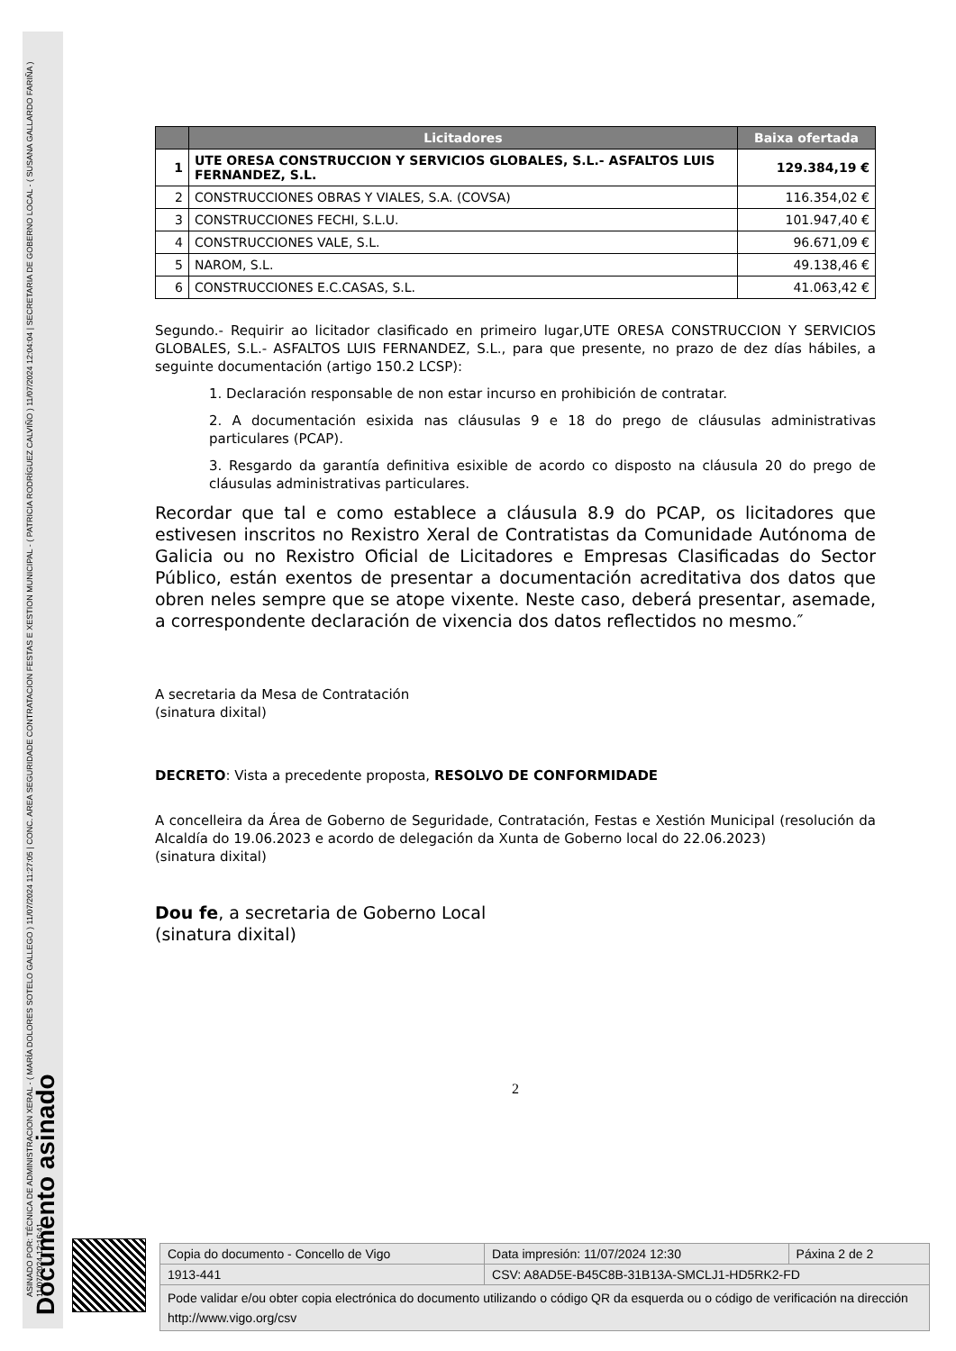ASINADO POR: TÉCNICA DE ADMINISTRACION XERAL - ( MARÍA DOLORES SOTELO GALLEGO ) 11/07/2024 11:27:05 | CONC. AREA SEGURIDADE CONTRATACION FESTAS E XESTION MUNICIPAL - ( PATRICIA RODRÍGUEZ CALVIÑO ) 11/07/2024 12:04:04 | SECRETARIA DE GOBERNO LOCAL - ( SUSANA GALLARDO FARIÑA ) 11/07/2024 12:16:41
Documento asinado
| | Licitadores | Baixa ofertada |
| --- | --- | --- |
| 1 | UTE ORESA CONSTRUCCION Y SERVICIOS GLOBALES, S.L.- ASFALTOS LUIS FERNANDEZ, S.L. | 129.384,19 € |
| 2 | CONSTRUCCIONES OBRAS Y VIALES, S.A. (COVSA) | 116.354,02 € |
| 3 | CONSTRUCCIONES FECHI, S.L.U. | 101.947,40 € |
| 4 | CONSTRUCCIONES VALE, S.L. | 96.671,09 € |
| 5 | NAROM, S.L. | 49.138,46 € |
| 6 | CONSTRUCCIONES E.C.CASAS, S.L. | 41.063,42 € |
Segundo.- Requirir ao licitador clasificado en primeiro lugar,UTE ORESA CONSTRUCCION Y SERVICIOS GLOBALES, S.L.- ASFALTOS LUIS FERNANDEZ, S.L., para que presente, no prazo de dez días hábiles, a seguinte documentación (artigo 150.2 LCSP):
1. Declaración responsable de non estar incurso en prohibición de contratar.
2. A documentación esixida nas cláusulas 9 e 18 do prego de cláusulas administrativas particulares (PCAP).
3. Resgardo da garantía definitiva esixible de acordo co disposto na cláusula 20 do prego de cláusulas administrativas particulares.
Recordar que tal e como establece a cláusula 8.9 do PCAP, os licitadores que estivesen inscritos no Rexistro Xeral de Contratistas da Comunidade Autónoma de Galicia ou no Rexistro Oficial de Licitadores e Empresas Clasificadas do Sector Público, están exentos de presentar a documentación acreditativa dos datos que obren neles sempre que se atope vixente. Neste caso, deberá presentar, asemade, a correspondente declaración de vixencia dos datos reflectidos no mesmo.″
A secretaria da Mesa de Contratación
(sinatura dixital)
DECRETO: Vista a precedente proposta, RESOLVO DE CONFORMIDADE
A concelleira da Área de Goberno de Seguridade, Contratación, Festas e Xestión Municipal (resolución da Alcaldía do 19.06.2023 e acordo de delegación da Xunta de Goberno local do 22.06.2023)
(sinatura dixital)
Dou fe, a secretaria de Goberno Local
(sinatura dixital)
2
| Copia do documento - Concello de Vigo | Data impresión: 11/07/2024 12:30 | Páxina 2 de 2 |
| 1913-441 | CSV: A8AD5E-B45C8B-31B13A-SMCLJ1-HD5RK2-FD | |
| Pode validar e/ou obter copia electrónica do documento utilizando o código QR da esquerda ou o código de verificación na dirección http://www.vigo.org/csv | | |